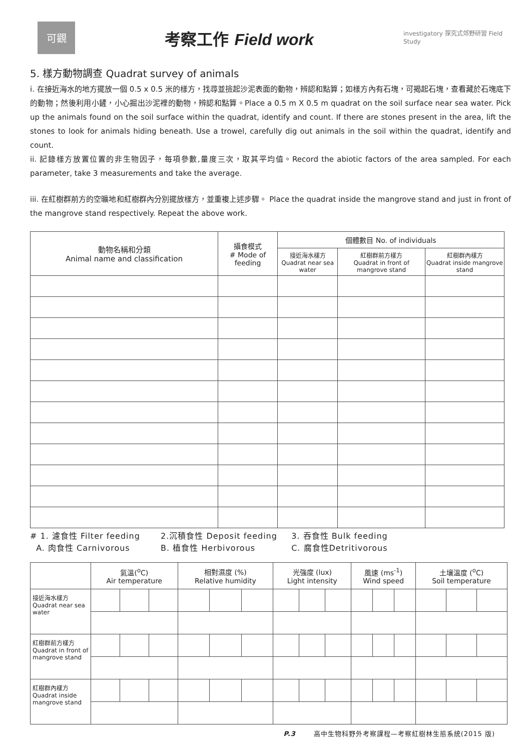可觀
考察工作 Field work
investigatory 探究式郊野研習 Field Study
5. 樣方動物調查 Quadrat survey of animals
i. 在接近海水的地方擺放一個 0.5 x 0.5 米的樣方，找尋並撿起沙泥表面的動物，辨認和點算；如樣方內有石塊，可揭起石塊，查看藏於石塊底下的動物；然後利用小鏟，小心掘出沙泥裡的動物，辨認和點算。Place a 0.5 m X 0.5 m quadrat on the soil surface near sea water. Pick up the animals found on the soil surface within the quadrat, identify and count. If there are stones present in the area, lift the stones to look for animals hiding beneath. Use a trowel, carefully dig out animals in the soil within the quadrat, identify and count.
ii. 記錄樣方放置位置的非生物因子，每項參數,量度三次，取其平均值。Record the abiotic factors of the area sampled. For each parameter, take 3 measurements and take the average.
iii. 在紅樹群前方的空曠地和紅樹群內分別擺放樣方，並重複上述步驟。 Place the quadrat inside the mangrove stand and just in front of the mangrove stand respectively. Repeat the above work.
| 動物名稱和分類 Animal name and classification | 攝食模式 # Mode of feeding | 個體數目 No. of individuals | | |
| --- | --- | --- | --- | --- |
| | | 接近海水樣方 Quadrat near sea water | 紅樹群前方樣方 Quadrat in front of mangrove stand | 紅樹群內樣方 Quadrat inside mangrove stand |
# 1. 濾食性 Filter feeding 2.沉積食性 Deposit feeding 3. 吞食性 Bulk feeding
A. 肉食性 Carnivorous B. 植食性 Herbivorous C. 腐食性Detritivorous
| | 氣溫(<sup>o</sup>C) Air temperature | | | 相對濕度 (%) Relative humidity | | | 光強度 (lux) Light intensity | | | 風速 (ms<sup>-1</sup>) Wind speed | | | 土壤溫度 (<sup>o</sup>C) Soil temperature | | |
| --- | --- | --- | --- | --- | --- | --- | --- | --- | --- | --- | --- | --- | --- | --- | --- |
| 接近海水樣方 Quadrat near sea water | | | | | | | | | | | | | | | |
| 紅樹群前方樣方 Quadrat in front of mangrove stand | | | | | | | | | | | | | | | |
| 紅樹群內樣方 Quadrat inside mangrove stand | | | | | | | | | | | | | | | |
P.3 高中生物科野外考察課程—考察紅樹林生態系統(2015 版)